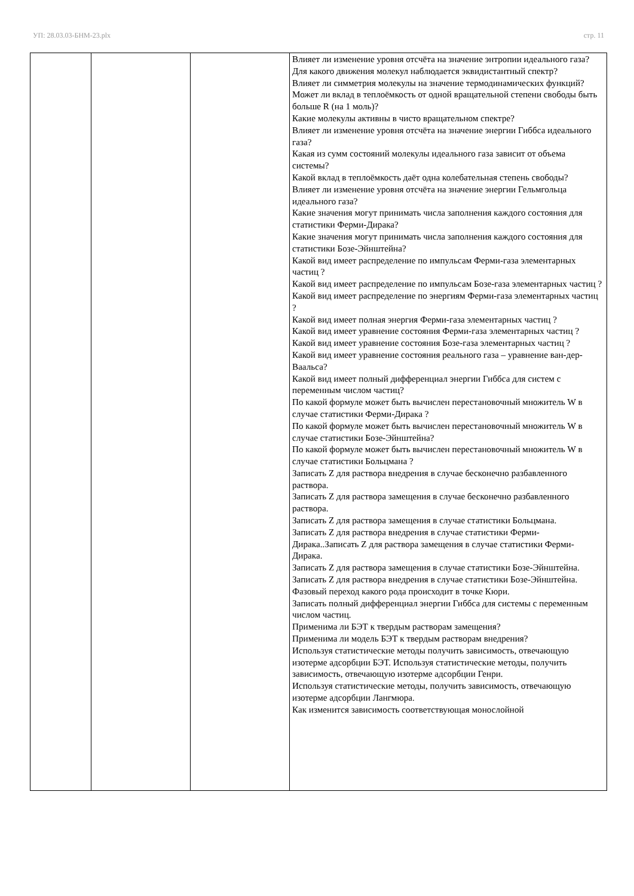УП: 28.03.03-БНМ-23.plx стр. 11
| | | | Влияет ли изменение уровня отсчёта на значение энтропии идеального газа? Для какого движения молекул наблюдается эквидистантный спектр? Влияет ли симметрия молекулы на значение термодинамических функций? Может ли вклад в теплоёмкость от одной вращательной степени свободы быть больше R (на 1 моль)? Какие молекулы активны в чисто вращательном спектре? Влияет ли изменение уровня отсчёта на значение энергии Гиббса идеального газа? Какая из сумм состояний молекулы идеального газа зависит от объема системы? Какой вклад в теплоёмкость даёт одна колебательная степень свободы? Влияет ли изменение уровня отсчёта на значение энергии Гельмгольца идеального газа? Какие значения могут принимать числа заполнения каждого состояния для статистики Ферми-Дирака? Какие значения могут принимать числа заполнения каждого состояния для статистики Бозе-Эйнштейна? Какой вид имеет распределение по импульсам Ферми-газа элементарных частиц ? Какой вид имеет распределение по импульсам Бозе-газа элементарных частиц ? Какой вид имеет распределение по энергиям Ферми-газа элементарных частиц ? Какой вид имеет полная энергия Ферми-газа элементарных частиц ? Какой вид имеет уравнение состояния Ферми-газа элементарных частиц ? Какой вид имеет уравнение состояния Бозе-газа элементарных частиц ? Какой вид имеет уравнение состояния реального газа – уравнение ван-дер-Ваальса? Какой вид имеет полный дифференциал энергии Гиббса для систем с переменным числом частиц? По какой формуле может быть вычислен перестановочный множитель W в случае статистики Ферми-Дирака ? По какой формуле может быть вычислен перестановочный множитель W в случае статистики Бозе-Эйнштейна? По какой формуле может быть вычислен перестановочный множитель W в случае статистики Больцмана ? Записать Z для раствора внедрения в случае бесконечно разбавленного раствора. Записать Z для раствора замещения в случае бесконечно разбавленного раствора. Записать Z для раствора замещения в случае статистики Больцмана. Записать Z для раствора внедрения в случае статистики Ферми-Дирака..Записать Z для раствора замещения в случае статистики Ферми-Дирака. Записать Z для раствора замещения в случае статистики Бозе-Эйнштейна. Записать Z для раствора внедрения в случае статистики Бозе-Эйнштейна. Фазовый переход какого рода происходит в точке Кюри. Записать полный дифференциал энергии Гиббса для системы с переменным числом частиц. Применима ли БЭТ к твердым растворам замещения? Применима ли модель БЭТ к твердым растворам внедрения? Используя статистические методы получить зависимость, отвечающую изотерме адсорбции БЭТ. Используя статистические методы, получить зависимость, отвечающую изотерме адсорбции Генри. Используя статистические методы, получить зависимость, отвечающую изотерме адсорбции Лангмюра. Как изменится зависимость соответствующая монослойной |